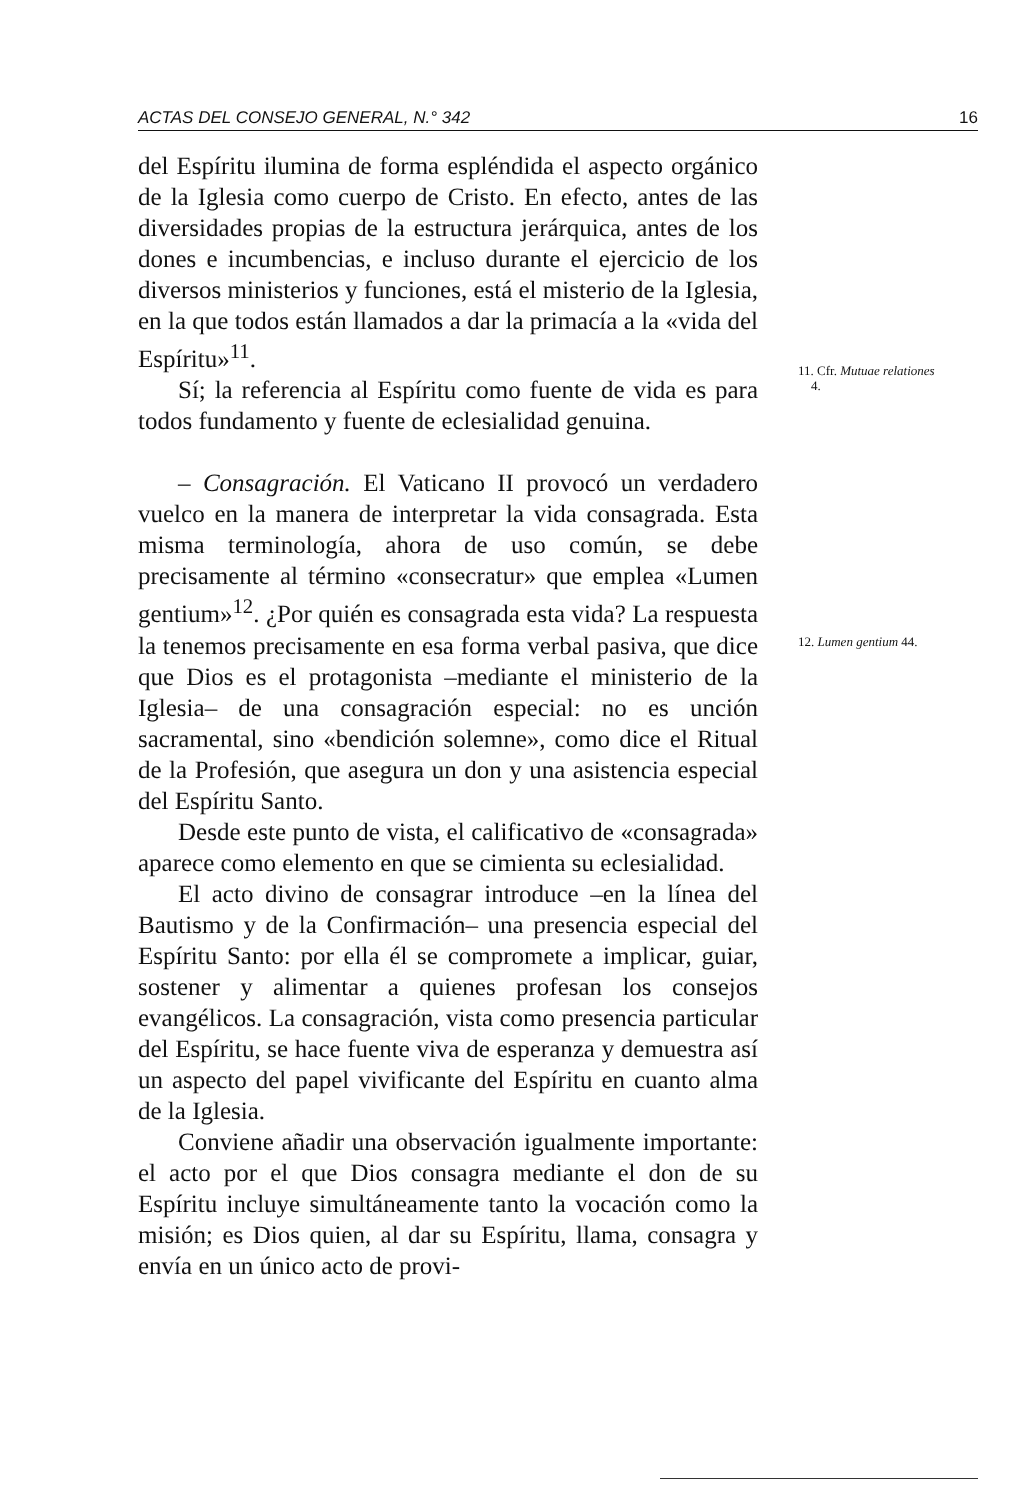ACTAS DEL CONSEJO GENERAL, N.° 342 16
del Espíritu ilumina de forma espléndida el aspecto orgánico de la Iglesia como cuerpo de Cristo. En efecto, antes de las diversidades propias de la estructura jerárquica, antes de los dones e incumbencias, e incluso durante el ejercicio de los diversos ministerios y funciones, está el misterio de la Iglesia, en la que todos están llamados a dar la primacía a la «vida del Espíritu»<sup>11</sup>.
Sí; la referencia al Espíritu como fuente de vida es para todos fundamento y fuente de eclesialidad genuina.
– Consagración. El Vaticano II provocó un verdadero vuelco en la manera de interpretar la vida consagrada. Esta misma terminología, ahora de uso común, se debe precisamente al término «consecratur» que emplea «Lumen gentium»<sup>12</sup>. ¿Por quién es consagrada esta vida? La respuesta la tenemos precisamente en esa forma verbal pasiva, que dice que Dios es el protagonista –mediante el ministerio de la Iglesia– de una consagración especial: no es unción sacramental, sino «bendición solemne», como dice el Ritual de la Profesión, que asegura un don y una asistencia especial del Espíritu Santo.
Desde este punto de vista, el calificativo de «consagrada» aparece como elemento en que se cimienta su eclesialidad.
El acto divino de consagrar introduce –en la línea del Bautismo y de la Confirmación– una presencia especial del Espíritu Santo: por ella él se compromete a implicar, guiar, sostener y alimentar a quienes profesan los consejos evangélicos. La consagración, vista como presencia particular del Espíritu, se hace fuente viva de esperanza y demuestra así un aspecto del papel vivificante del Espíritu en cuanto alma de la Iglesia.
Conviene añadir una observación igualmente importante: el acto por el que Dios consagra mediante el don de su Espíritu incluye simultáneamente tanto la vocación como la misión; es Dios quien, al dar su Espíritu, llama, consagra y envía en un único acto de provi-
11. Cfr. Mutuae relationes
4.
12. Lumen gentium 44.